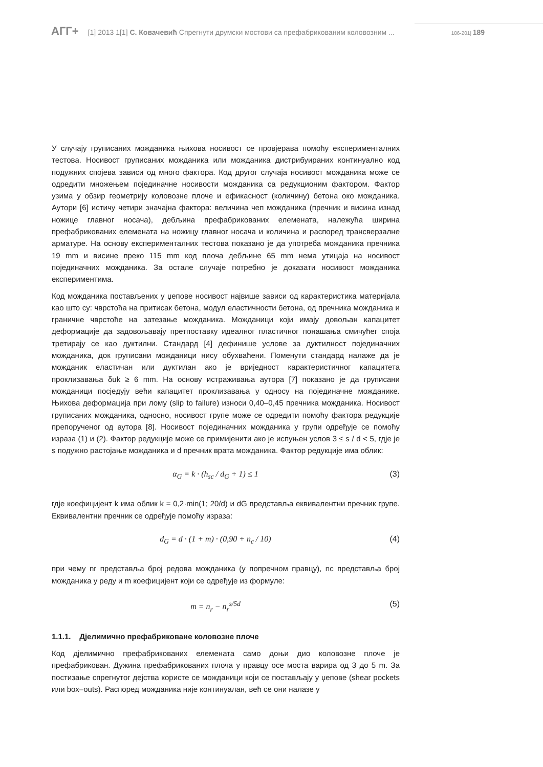АГГ+ [1] 2013 1[1] С. Ковачевић Спрегнути друмски мостови са префабрикованим коловозним ... 186-201| 189
У случају груписаних можданика њихова носивост се провјерава помоћу експерименталних тестова. Носивост груписаних можданика или можданика дистрибуираних континуално код подужних спојева зависи од много фактора. Код другог случаја носивост можданика може се одредити множењем појединачне носивости можданика са редукционим фактором. Фактор узима у обзир геометрију коловозне плоче и ефикасност (количину) бетона око можданика. Аутори [6] истичу четири значајна фактора: величина чеп можданика (пречник и висина изнад ножице главног носача), дебљина префабрикованих елемената, належућа ширина префабрикованих елемената на ножицу главног носача и количина и распоред трансверзалне арматуре. На основу експерименталних тестова показано је да употреба можданика пречника 19 mm и висине преко 115 mm код плоча дебљине 65 mm нема утицаја на носивост појединачних можданика. За остале случаје потребно је доказати носивост можданика експериментима.
Код можданика постављених у џепове носивост највише зависи од карактеристика материјала као што су: чврстоћа на притисак бетона, модул еластичности бетона, од пречника можданика и граничне чврстоће на затезање можданика. Можданици који имају довољан капацитет деформације да задовољавају претпоставку идеалног пластичног понашања смичућег споја третирају се као дуктилни. Стандард [4] дефинише услове за дуктилност појединачних можданика, док груписани можданици нису обухваћени. Поменути стандард налаже да је можданик еластичан или дуктилан ако је вриједност карактеристичног капацитета проклизавања δuk ≥ 6 mm. На основу истраживања аутора [7] показано је да груписани можданици посједују већи капацитет проклизавања у односу на појединачне можданике. Њихова деформација при лому (slip to failure) износи 0,40–0,45 пречника можданика. Носивост груписаних можданика, односно, носивост групе може се одредити помоћу фактора редукције препорученог од аутора [8]. Носивост појединачних можданика у групи одређује се помоћу израза (1) и (2). Фактор редукције може се примијенити ако је испуњен услов 3 ≤ s / d < 5, гдје је s подужно растојање можданика и d пречник врата можданика. Фактор редукције има облик:
α<sub>G</sub> = k · (h<sub>sc</sub> / d<sub>G</sub> + 1) ≤ 1 (3)
гдје коефицијент k има облик k = 0,2·min(1; 20/d) и dG представља еквивалентни пречник групе. Еквивалентни пречник се одређује помоћу израза:
d<sub>G</sub> = d · (1 + m) · (0,90 + n<sub>c</sub> / 10) (4)
при чему nr представља број редова можданика (у попречном правцу), nc представља број можданика у реду и m коефицијент који се одређује из формуле:
m = n<sub>r</sub> − n<sub>r</sub><sup>s/5d</sup> (5)
1.1.1. Дјелимично префабриковане коловозне плоче
Код дјелимично префабрикованих елемената само доњи дио коловозне плоче је префабрикован. Дужина префабрикованих плоча у правцу осе моста варира од 3 до 5 m. За постизање спрегнутог дејства користе се можданици који се постављају у џепове (shear pockets или box–outs). Распоред можданика није континуалан, већ се они налазе у